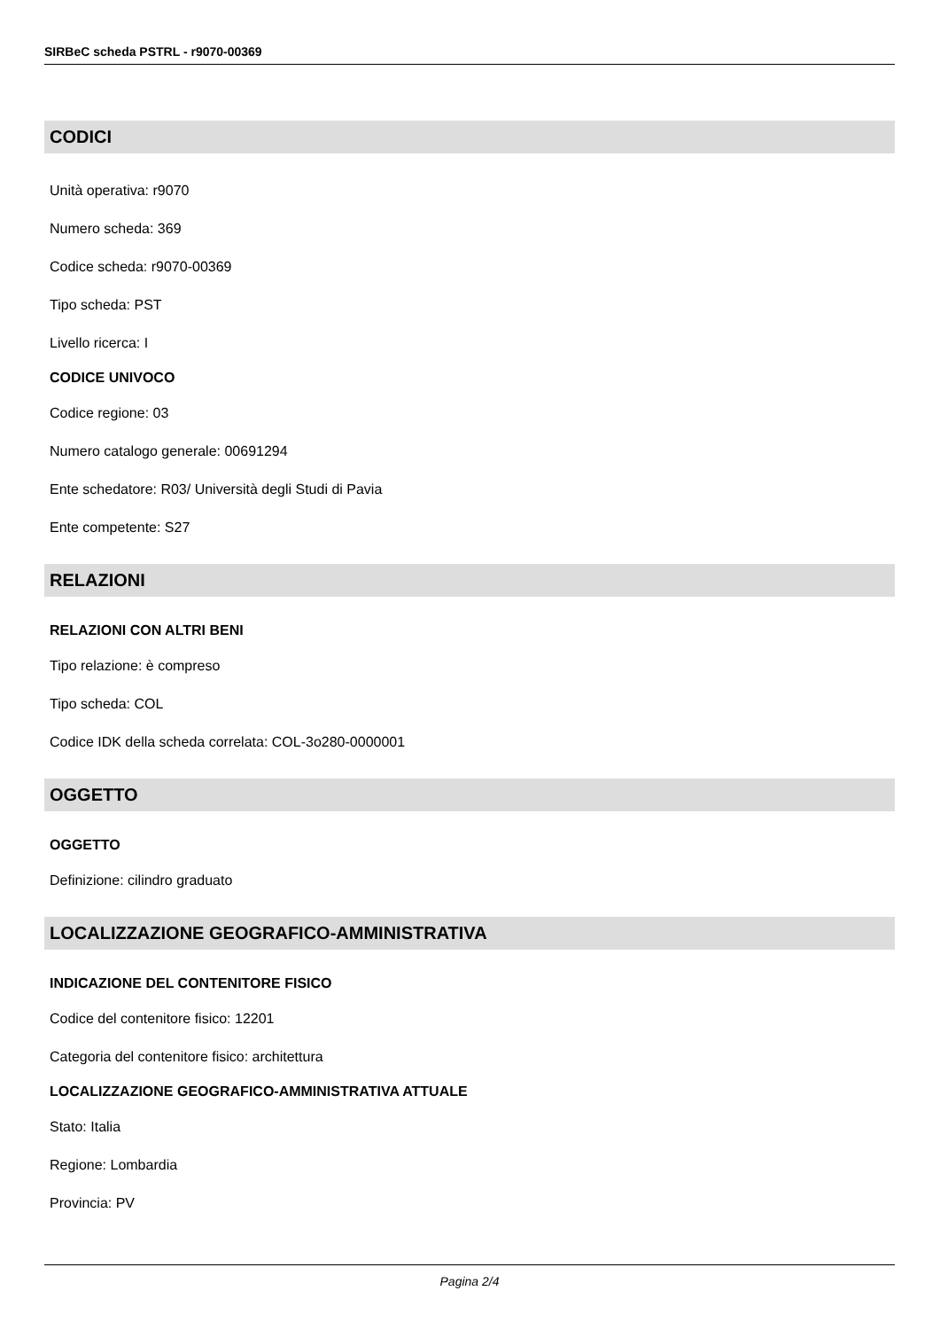SIRBeC scheda PSTRL - r9070-00369
CODICI
Unità operativa: r9070
Numero scheda: 369
Codice scheda: r9070-00369
Tipo scheda: PST
Livello ricerca: I
CODICE UNIVOCO
Codice regione: 03
Numero catalogo generale: 00691294
Ente schedatore: R03/ Università degli Studi di Pavia
Ente competente: S27
RELAZIONI
RELAZIONI CON ALTRI BENI
Tipo relazione: è compreso
Tipo scheda: COL
Codice IDK della scheda correlata: COL-3o280-0000001
OGGETTO
OGGETTO
Definizione: cilindro graduato
LOCALIZZAZIONE GEOGRAFICO-AMMINISTRATIVA
INDICAZIONE DEL CONTENITORE FISICO
Codice del contenitore fisico: 12201
Categoria del contenitore fisico: architettura
LOCALIZZAZIONE GEOGRAFICO-AMMINISTRATIVA ATTUALE
Stato: Italia
Regione: Lombardia
Provincia: PV
Pagina 2/4